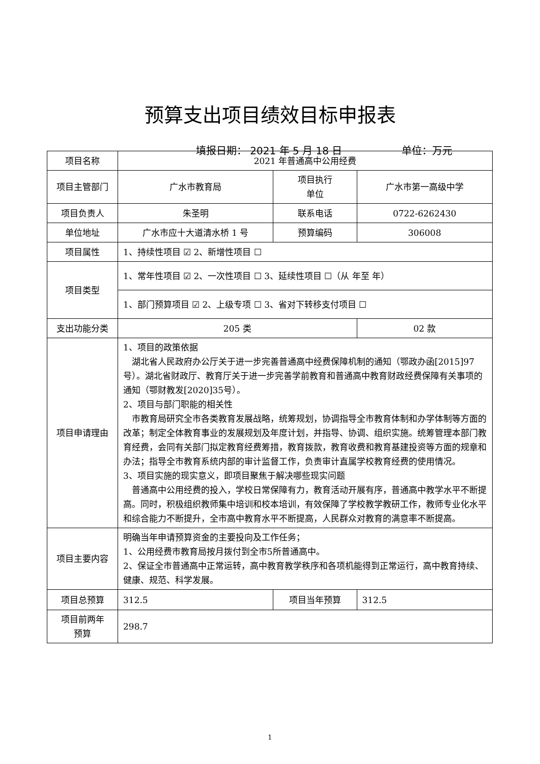预算支出项目绩效目标申报表
填报日期： 2021 年 5 月 18 日 单位：万元
| 项目名称 | 2021 年普通高中公用经费 | | | |
| 项目主管部门 | 广水市教育局 | 项目执行 单位 | 广水市第一高级中学 | |
| 项目负责人 | 朱圣明 | 联系电话 | 0722-6262430 | |
| 单位地址 | 广水市应十大道清水桥 1 号 | 预算编码 | 306008 | |
| 项目属性 | 1、持续性项目 ☑ 2、新增性项目 ☐ | | | |
| 项目类型 | 1、常年性项目 ☑ 2、一次性项目 ☐ 3、延续性项目 ☐（从 年至 年） | | | |
| | 1、部门预算项目 ☑ 2、上级专项 ☐ 3、省对下转移支付项目 ☐ | | | |
| 支出功能分类 | 205 类 | | 02 款 | |
| 项目申请理由 | 1、项目的政策依据 湖北省人民政府办公厅关于进一步完善普通高中经费保障机制的通知（鄂政办函[2015]97号）。湖北省财政厅、教育厅关于进一步完善学前教育和普通高中教育财政经费保障有关事项的通知（鄂财教发[2020]35号）。 2、项目与部门职能的相关性 市教育局研究全市各类教育发展战略，统筹规划，协调指导全市教育体制和办学体制等方面的改革；制定全体教育事业的发展规划及年度计划，并指导、协调、组织实施。统筹管理本部门教育经费，会同有关部门拟定教育经费筹措，教育拨款，教育收费和教育基建投资等方面的规章和办法；指导全市教育系统内部的审计监督工作，负责审计直属学校教育经费的使用情况。 3、项目实施的现实意义，即项目聚焦于解决哪些现实问题 普通高中公用经费的投入，学校日常保障有力，教育活动开展有序，普通高中教学水平不断提高。同时，积极组织教师集中培训和校本培训，有效保障了学校教学教研工作，教师专业化水平和综合能力不断提升，全市高中教育水平不断提高，人民群众对教育的满意率不断提高。 | | | |
| 项目主要内容 | 明确当年申请预算资金的主要投向及工作任务； 1、公用经费市教育局按月拨付到全市5所普通高中。 2、保证全市普通高中正常运转，高中教育教学秩序和各项机能得到正常运行，高中教育持续、健康、规范、科学发展。 | | | |
| 项目总预算 | 312.5 | 项目当年预算 | | 312.5 |
| 项目前两年 预算 | 298.7 | | | |
1